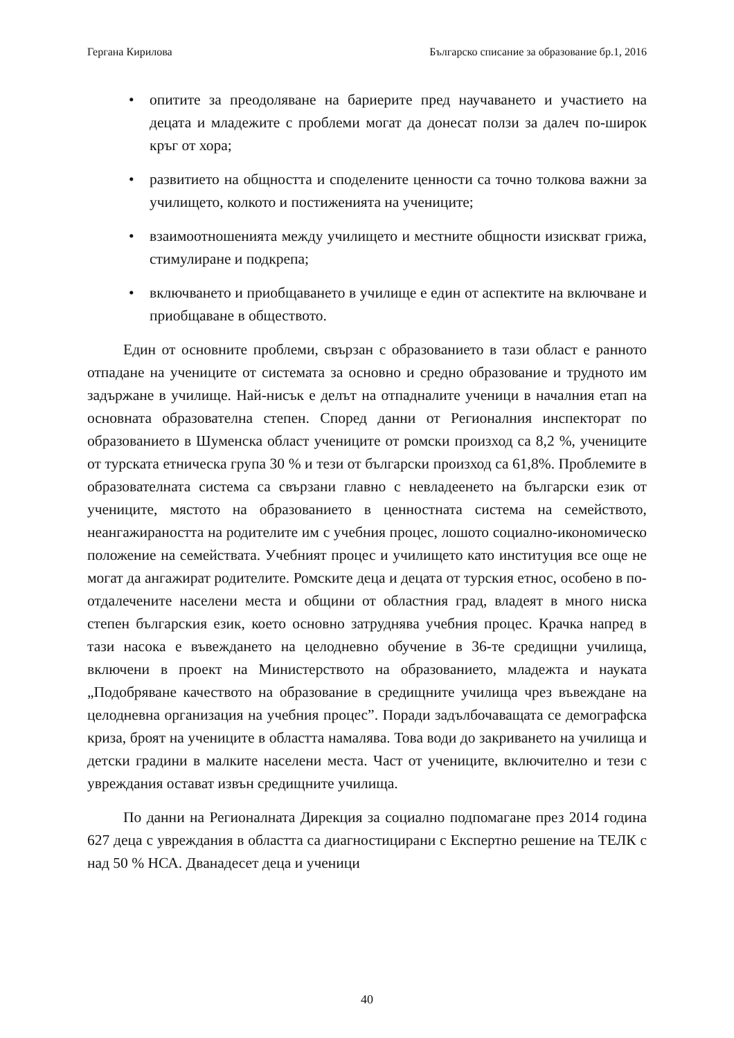Гергана Кирилова Българско списание за образование бр.1, 2016
• опитите за преодоляване на бариерите пред научаването и участието на децата и младежите с проблеми могат да донесат ползи за далеч по-широк кръг от хора;
• развитието на общността и споделените ценности са точно толкова важни за училището, колкото и постиженията на учениците;
• взаимоотношенията между училището и местните общности изискват грижа, стимулиране и подкрепа;
• включването и приобщаването в училище е един от аспектите на включване и приобщаване в обществото.
Един от основните проблеми, свързан с образованието в тази област е ранното отпадане на учениците от системата за основно и средно образование и трудното им задържане в училище. Най-нисък е делът на отпадналите ученици в началния етап на основната образователна степен. Според данни от Регионалния инспекторат по образованието в Шуменска област учениците от ромски произход са 8,2 %, учениците от турската етническа група 30 % и тези от български произход са 61,8%. Проблемите в образователната система са свързани главно с невладеенето на български език от учениците, мястото на образованието в ценностната система на семейството, неангажираността на родителите им с учебния процес, лошото социално-икономическо положение на семействата. Учебният процес и училището като институция все още не могат да ангажират родителите. Ромските деца и децата от турския етнос, особено в по-отдалечените населени места и общини от областния град, владеят в много ниска степен българския език, което основно затруднява учебния процес. Крачка напред в тази насока е въвеждането на целодневно обучение в 36-те средищни училища, включени в проект на Министерството на образованието, младежта и науката „Подобряване качеството на образование в средищните училища чрез въвеждане на целодневна организация на учебния процес”. Поради задълбочаващата се демографска криза, броят на учениците в областта намалява. Това води до закриването на училища и детски градини в малките населени места. Част от учениците, включително и тези с увреждания остават извън средищните училища.
По данни на Регионалната Дирекция за социално подпомагане през 2014 година 627 деца с увреждания в областта са диагностицирани с Експертно решение на ТЕЛК с над 50 % НСА. Дванадесет деца и ученици
40